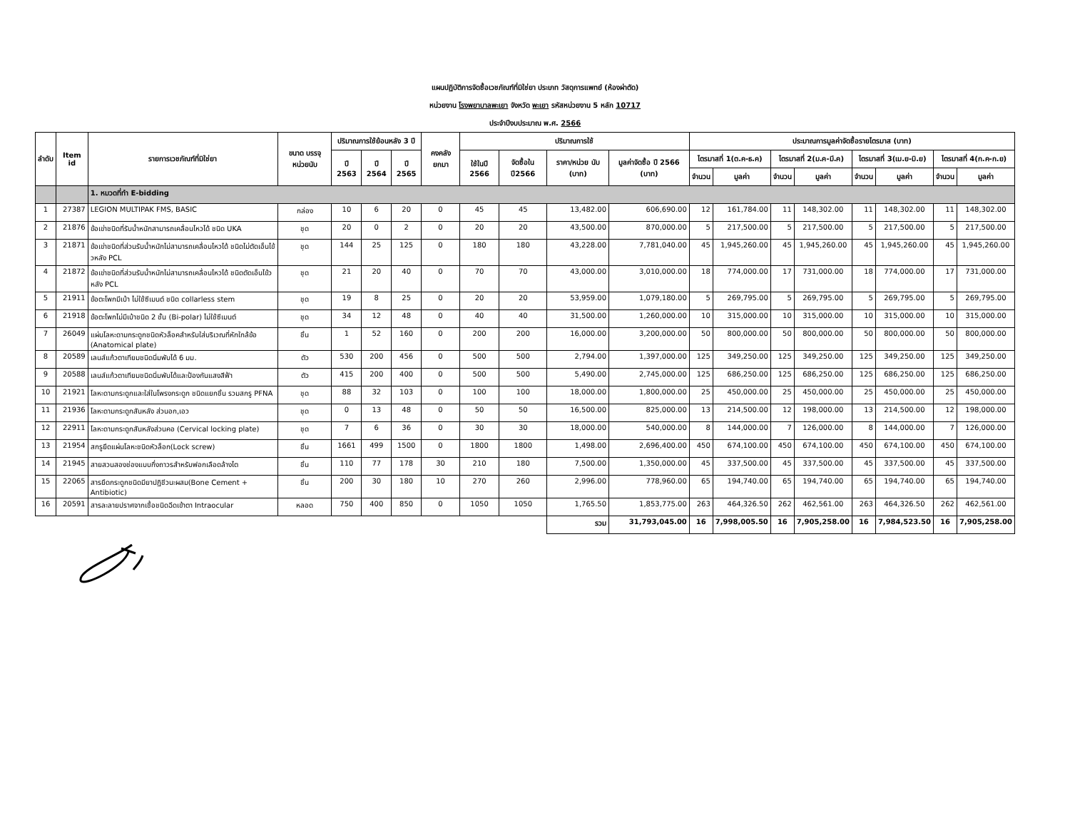แผนปฏิบัติการจัดซื้อเวชภัณฑ์ที่มิใช่ยา ประเภท วัสดุการแพทย์ (ห้องผ่าตัด)
หน่วยงาน โรงพยาบาลพะเยา จังหวัด พะเยา รหัสหน่วยงาน 5 หลัก 10717
ประจำปีงบประมาณ พ.ศ. 2566
| ลำดับ | Item id | รายการเวชภัณฑ์ที่มิใช่ยา | ขนาด บรรจุ หน่วยนับ | ปริมาณการใช้ย้อนหลัง 3 ปี | | | คงคลัง ยกมา | ปริมาณการใช้ | | | | ประมาณการมูลค่าจัดซื้อรายไตรมาส (บาท) | | | | | | | |
| --- | --- | --- | --- | --- | --- | --- | --- | --- | --- | --- | --- | --- | --- | --- | --- | --- | --- | --- | --- |
| | | | | ปี 2563 | ปี 2564 | ปี 2565 | | ใช้ในปี 2566 | จัดซื้อใน ปี2566 | ราคา/หน่วย นับ (บาท) | มูลค่าจัดซื้อ ปี 2566 (บาท) | ไตรมาสที่ 1(ต.ค-ธ.ค) | | ไตรมาสที่ 2(ม.ค-มี.ค) | | ไตรมาสที่ 3(เม.ย-มิ.ย) | | ไตรมาสที่ 4(ก.ค-ก.ย) | |
| | | | | | | | | | | | | จำนวน | มูลค่า | จำนวน | มูลค่า | จำนวน | มูลค่า | จำนวน | มูลค่า |
| | | 1. หมวดที่ทำ E-bidding | | | | | | | | | | | | | | | | | |
| 1 | 27387 | LEGION MULTIPAK FMS, BASIC | กล่อง | 10 | 6 | 20 | 0 | 45 | 45 | 13,482.00 | 606,690.00 | 12 | 161,784.00 | 11 | 148,302.00 | 11 | 148,302.00 | 11 | 148,302.00 |
| 2 | 21876 | ข้อเข่าชนิดที่รับน้ำหนักสามารถเคลื่อนไหวได้ ชนิด UKA | ชุด | 20 | 0 | 2 | 0 | 20 | 20 | 43,500.00 | 870,000.00 | 5 | 217,500.00 | 5 | 217,500.00 | 5 | 217,500.00 | 5 | 217,500.00 |
| 3 | 21871 | ข้อเข่าชนิดที่ส่วนรับน้ำหนักไม่สามารถเคลื่อนไหวได้ ชนิดไม่ตัดเอ็นไข้วหลัง PCL | ชุด | 144 | 25 | 125 | 0 | 180 | 180 | 43,228.00 | 7,781,040.00 | 45 | 1,945,260.00 | 45 | 1,945,260.00 | 45 | 1,945,260.00 | 45 | 1,945,260.00 |
| 4 | 21872 | ข้อเข่าชนิดที่ส่วนรับน้ำหนักไม่สามารถเคลื่อนไหวได้ ชนิดตัดเอ็นไข้วหลัง PCL | ชุด | 21 | 20 | 40 | 0 | 70 | 70 | 43,000.00 | 3,010,000.00 | 18 | 774,000.00 | 17 | 731,000.00 | 18 | 774,000.00 | 17 | 731,000.00 |
| 5 | 21911 | ข้อตะโพกมีเบ้า ไม่ใช้ซีเมนต์ ชนิด collarless stem | ชุด | 19 | 8 | 25 | 0 | 20 | 20 | 53,959.00 | 1,079,180.00 | 5 | 269,795.00 | 5 | 269,795.00 | 5 | 269,795.00 | 5 | 269,795.00 |
| 6 | 21918 | ข้อตะโพกไม่มีเบ้าชนิด 2 ชั้น (Bi-polar) ไม่ใช้ซีเมนต์ | ชุด | 34 | 12 | 48 | 0 | 40 | 40 | 31,500.00 | 1,260,000.00 | 10 | 315,000.00 | 10 | 315,000.00 | 10 | 315,000.00 | 10 | 315,000.00 |
| 7 | 26049 | แผ่นโลหะดามกระดูกชนิดหัวล็อคสำหรับใส่บริเวณที่หักใกล้ข้อ (Anatomical plate) | ชิ้น | 1 | 52 | 160 | 0 | 200 | 200 | 16,000.00 | 3,200,000.00 | 50 | 800,000.00 | 50 | 800,000.00 | 50 | 800,000.00 | 50 | 800,000.00 |
| 8 | 20589 | เลนส์แก้วตาเทียมชนิดนิ่มพับได้ 6 มม. | ตัว | 530 | 200 | 456 | 0 | 500 | 500 | 2,794.00 | 1,397,000.00 | 125 | 349,250.00 | 125 | 349,250.00 | 125 | 349,250.00 | 125 | 349,250.00 |
| 9 | 20588 | เลนส์แก้วตาเทียมชนิดนิ่มพับได้และป้องกันแสงสีฟ้า | ตัว | 415 | 200 | 400 | 0 | 500 | 500 | 5,490.00 | 2,745,000.00 | 125 | 686,250.00 | 125 | 686,250.00 | 125 | 686,250.00 | 125 | 686,250.00 |
| 10 | 21921 | โลหะดามกระดูกและใส่ในโพรงกระดูก ชนิดแยกชิ้น รวมสกรู PFNA | ชุด | 88 | 32 | 103 | 0 | 100 | 100 | 18,000.00 | 1,800,000.00 | 25 | 450,000.00 | 25 | 450,000.00 | 25 | 450,000.00 | 25 | 450,000.00 |
| 11 | 21936 | โลหะดามกระดูกสันหลัง ส่วนอก,เอว | ชุด | 0 | 13 | 48 | 0 | 50 | 50 | 16,500.00 | 825,000.00 | 13 | 214,500.00 | 12 | 198,000.00 | 13 | 214,500.00 | 12 | 198,000.00 |
| 12 | 22911 | โลหะดามกระดูกสันหลังส่วนคอ (Cervical locking plate) | ชุด | 7 | 6 | 36 | 0 | 30 | 30 | 18,000.00 | 540,000.00 | 8 | 144,000.00 | 7 | 126,000.00 | 8 | 144,000.00 | 7 | 126,000.00 |
| 13 | 21954 | สกรูยึดแผ่นโลหะชนิดหัวล็อก(Lock screw) | ชิ้น | 1661 | 499 | 1500 | 0 | 1800 | 1800 | 1,498.00 | 2,696,400.00 | 450 | 674,100.00 | 450 | 674,100.00 | 450 | 674,100.00 | 450 | 674,100.00 |
| 14 | 21945 | สายสวนสองช่องแบบกึ่งถาวรสำหรับฟอกเลือดล้างไต | ชิ้น | 110 | 77 | 178 | 30 | 210 | 180 | 7,500.00 | 1,350,000.00 | 45 | 337,500.00 | 45 | 337,500.00 | 45 | 337,500.00 | 45 | 337,500.00 |
| 15 | 22065 | สารยึดกระดูกชนิดมียาปฏิชีวนะผสม(Bone Cement + Antibiotic) | ชิ้น | 200 | 30 | 180 | 10 | 270 | 260 | 2,996.00 | 778,960.00 | 65 | 194,740.00 | 65 | 194,740.00 | 65 | 194,740.00 | 65 | 194,740.00 |
| 16 | 20591 | สารละลายปราศจากเชื้อชนิดฉีดเข้าตา Intraocular | หลอด | 750 | 400 | 850 | 0 | 1050 | 1050 | 1,765.50 | 1,853,775.00 | 263 | 464,326.50 | 262 | 462,561.00 | 263 | 464,326.50 | 262 | 462,561.00 |
| | | | | | | | | | | รวม | 31,793,045.00 | 16 | 7,998,005.50 | 16 | 7,905,258.00 | 16 | 7,984,523.50 | 16 | 7,905,258.00 |